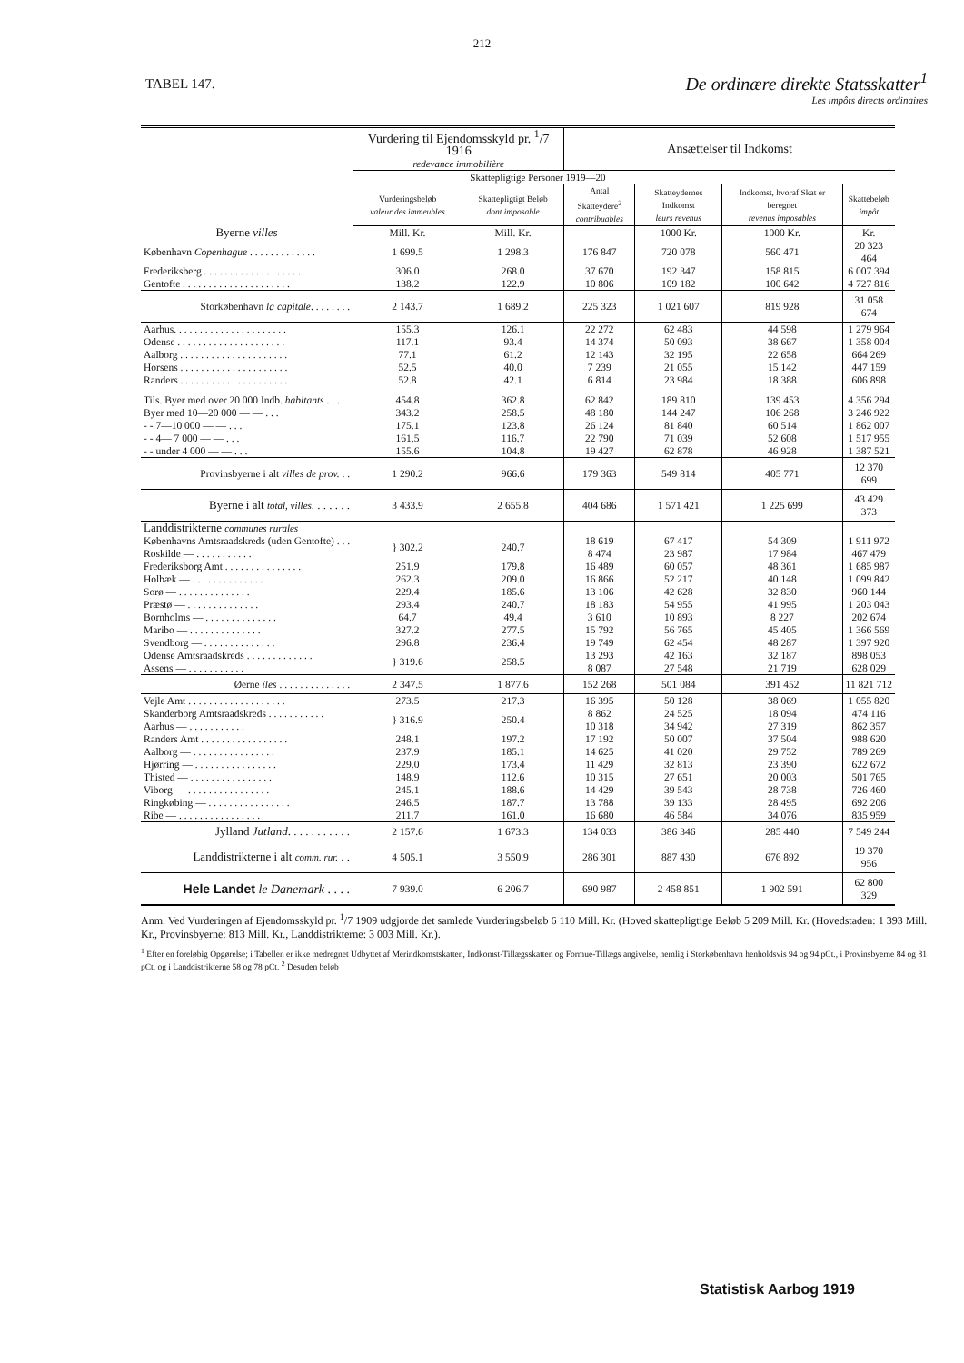212
TABEL 147.
De ordinære direkte Statsskatter<sup>1</sup>
Les impôts directs ordinaires
| | Vurdering til Ejendoms­skyld pr. <sup>1</sup>/7 1916 redevance immobilière | | Ansættelser til Indkomst | | | |
| --- | --- | --- | --- | --- | --- | --- |
| | | | Skattepligtige Personer 1919—20 | | | |
| | Vurderings­beløb valeur des immeubles | Skattepligtigt Beløb dont imposable | Antal Skatteydere<sup>2</sup> contri­buables | Skatte­ydernes Indkomst leurs revenus | Indkomst, hvoraf Skat er beregnet revenus imposables | Skattebeløb impôt |
| Byerne villes | Mill. Kr. | Mill. Kr. | | 1000 Kr. | 1000 Kr. | Kr. |
| København Copenhague . . . . . . . . . . . . . | 1 699.5 | 1 298.3 | 176 847 | 720 078 | 560 471 | 20 323 464 |
| Frederiksberg . . . . . . . . . . . . . . . . . . . | 306.0 | 268.0 | 37 670 | 192 347 | 158 815 | 6 007 394 |
| Gentofte . . . . . . . . . . . . . . . . . . . . . | 138.2 | 122.9 | 10 806 | 109 182 | 100 642 | 4 727 816 |
| Storkøbenhavn la capitale . . . . . . . . | 2 143.7 | 1 689.2 | 225 323 | 1 021 607 | 819 928 | 31 058 674 |
| Aarhus. . . . . . . . . . . . . . . . . . . . . . | 155.3 | 126.1 | 22 272 | 62 483 | 44 598 | 1 279 964 |
| Odense . . . . . . . . . . . . . . . . . . . . . | 117.1 | 93.4 | 14 374 | 50 093 | 38 667 | 1 358 004 |
| Aalborg . . . . . . . . . . . . . . . . . . . . . | 77.1 | 61.2 | 12 143 | 32 195 | 22 658 | 664 269 |
| Horsens . . . . . . . . . . . . . . . . . . . . . | 52.5 | 40.0 | 7 239 | 21 055 | 15 142 | 447 159 |
| Randers . . . . . . . . . . . . . . . . . . . . . | 52.8 | 42.1 | 6 814 | 23 984 | 18 388 | 606 898 |
| Tils. Byer med over 20 000 Indb. habitants . . . | 454.8 | 362.8 | 62 842 | 189 810 | 139 453 | 4 356 294 |
| Byer med 10—20 000 — — . . . | 343.2 | 258.5 | 48 180 | 144 247 | 106 268 | 3 246 922 |
| - - 7—10 000 — — . . . | 175.1 | 123.8 | 26 124 | 81 840 | 60 514 | 1 862 007 |
| - - 4— 7 000 — — . . . | 161.5 | 116.7 | 22 790 | 71 039 | 52 608 | 1 517 955 |
| - - under 4 000 — — . . . | 155.6 | 104.8 | 19 427 | 62 878 | 46 928 | 1 387 521 |
| Provinsbyerne i alt villes de prov. . . | 1 290.2 | 966.6 | 179 363 | 549 814 | 405 771 | 12 370 699 |
| Byerne i alt total, villes . . . . . . . | 3 433.9 | 2 655.8 | 404 686 | 1 571 421 | 1 225 699 | 43 429 373 |
| Landdistrikterne communes rurales | | | | | | |
| Københavns Amtsraadskreds (uden Gentofte) . . . | } 302.2 | 240.7 | 18 619 | 67 417 | 54 309 | 1 911 972 |
| Roskilde — . . . . . . . . . . . | | | 8 474 | 23 987 | 17 984 | 467 479 |
| Frederiksborg Amt . . . . . . . . . . . . . . . | 251.9 | 179.8 | 16 489 | 60 057 | 48 361 | 1 685 987 |
| Holbæk — . . . . . . . . . . . . . . | 262.3 | 209.0 | 16 866 | 52 217 | 40 148 | 1 099 842 |
| Sorø — . . . . . . . . . . . . . . | 229.4 | 185.6 | 13 106 | 42 628 | 32 830 | 960 144 |
| Præstø — . . . . . . . . . . . . . . | 293.4 | 240.7 | 18 183 | 54 955 | 41 995 | 1 203 043 |
| Bornholms — . . . . . . . . . . . . . . | 64.7 | 49.4 | 3 610 | 10 893 | 8 227 | 202 674 |
| Maribo — . . . . . . . . . . . . . . | 327.2 | 277.5 | 15 792 | 56 765 | 45 405 | 1 366 569 |
| Svendborg — . . . . . . . . . . . . . . | 296.8 | 236.4 | 19 749 | 62 454 | 48 287 | 1 397 920 |
| Odense Amtsraadskreds . . . . . . . . . . . . . | } 319.6 | 258.5 | 13 293 | 42 163 | 32 187 | 898 053 |
| Assens — . . . . . . . . . . . | | | 8 087 | 27 548 | 21 719 | 628 029 |
| Øerne îles . . . . . . . . . . . . . . | 2 347.5 | 1 877.6 | 152 268 | 501 084 | 391 452 | 11 821 712 |
| Vejle Amt . . . . . . . . . . . . . . . . . . . | 273.5 | 217.3 | 16 395 | 50 128 | 38 069 | 1 055 820 |
| Skanderborg Amtsraadskreds . . . . . . . . . . . | } 316.9 | 250.4 | 8 862 | 24 525 | 18 094 | 474 116 |
| Aarhus — . . . . . . . . . . . | | | 10 318 | 34 942 | 27 319 | 862 357 |
| Randers Amt . . . . . . . . . . . . . . . . . | 248.1 | 197.2 | 17 192 | 50 007 | 37 504 | 988 620 |
| Aalborg — . . . . . . . . . . . . . . . . | 237.9 | 185.1 | 14 625 | 41 020 | 29 752 | 789 269 |
| Hjørring — . . . . . . . . . . . . . . . . | 229.0 | 173.4 | 11 429 | 32 813 | 23 390 | 622 672 |
| Thisted — . . . . . . . . . . . . . . . . | 148.9 | 112.6 | 10 315 | 27 651 | 20 003 | 501 765 |
| Viborg — . . . . . . . . . . . . . . . . | 245.1 | 188.6 | 14 429 | 39 543 | 28 738 | 726 460 |
| Ringkøbing — . . . . . . . . . . . . . . . . | 246.5 | 187.7 | 13 788 | 39 133 | 28 495 | 692 206 |
| Ribe — . . . . . . . . . . . . . . . . | 211.7 | 161.0 | 16 680 | 46 584 | 34 076 | 835 959 |
| Jylland Jutland . . . . . . . . . . . | 2 157.6 | 1 673.3 | 134 033 | 386 346 | 285 440 | 7 549 244 |
| Landdistrikterne i alt comm. rur. . . | 4 505.1 | 3 550.9 | 286 301 | 887 430 | 676 892 | 19 370 956 |
| Hele Landet le Danemark . . . . | 7 939.0 | 6 206.7 | 690 987 | 2 458 851 | 1 902 591 | 62 800 329 |
Anm. Ved Vurderingen af Ejendomsskyld pr. <sup>1</sup>/7 1909 udgjorde det samlede Vurderingsbeløb 6 110 Mill. Kr. (Hoved skattepligtige Beløb 5 209 Mill. Kr. (Hovedstaden: 1 393 Mill. Kr., Provinsbyerne: 813 Mill. Kr., Landdistrikterne: 3 003 Mill. Kr.).
<sup>1</sup> Efter en foreløbig Opgørelse; i Tabellen er ikke medregnet Udbyttet af Merindkomstskatten, Indkomst-Tillægsskatten og Formue-Tillægs angivelse, nemlig i Storkøbenhavn henholdsvis 94 og 94 pCt., i Provinsbyerne 84 og 81 pCt. og i Landdistrikterne 58 og 78 pCt. <sup>2</sup> Desuden beløb
Statistisk Aarbog 1919